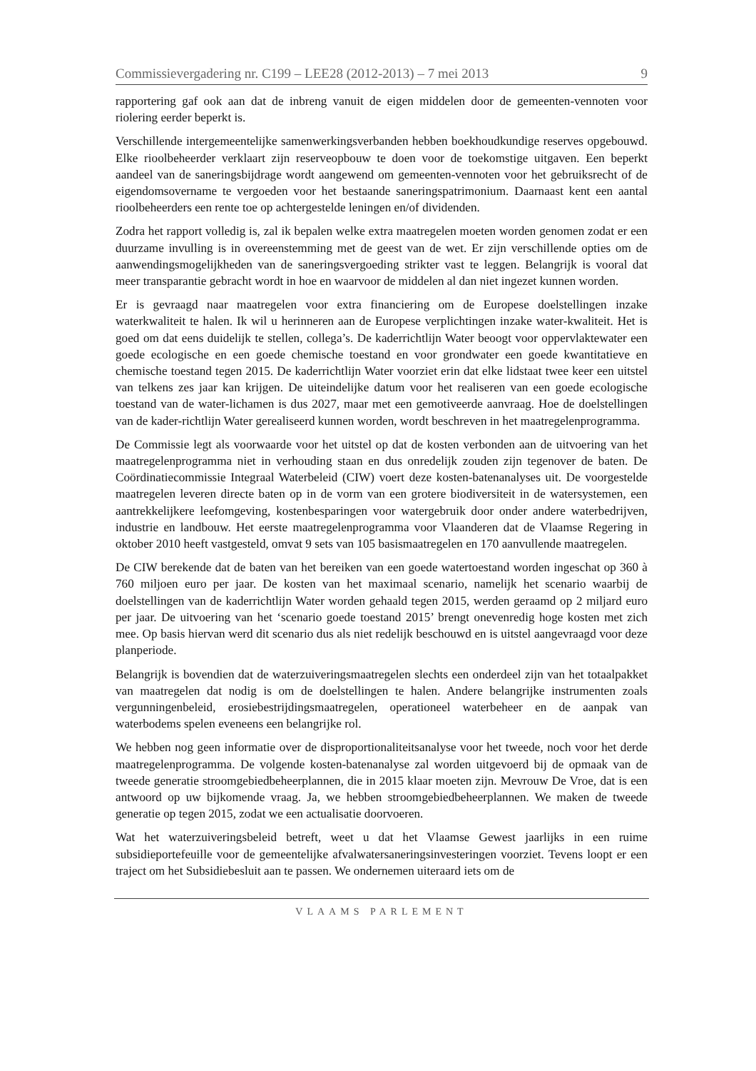Commissievergadering nr. C199 – LEE28 (2012-2013) – 7 mei 2013 9
rapportering gaf ook aan dat de inbreng vanuit de eigen middelen door de gemeenten-vennoten voor riolering eerder beperkt is.
Verschillende intergemeentelijke samenwerkingsverbanden hebben boekhoudkundige reserves opgebouwd. Elke rioolbeheerder verklaart zijn reserveopbouw te doen voor de toekomstige uitgaven. Een beperkt aandeel van de saneringsbijdrage wordt aangewend om gemeenten-vennoten voor het gebruiksrecht of de eigendomsovername te vergoeden voor het bestaande saneringspatrimonium. Daarnaast kent een aantal rioolbeheerders een rente toe op achtergestelde leningen en/of dividenden.
Zodra het rapport volledig is, zal ik bepalen welke extra maatregelen moeten worden genomen zodat er een duurzame invulling is in overeenstemming met de geest van de wet. Er zijn verschillende opties om de aanwendingsmogelijkheden van de saneringsvergoeding strikter vast te leggen. Belangrijk is vooral dat meer transparantie gebracht wordt in hoe en waarvoor de middelen al dan niet ingezet kunnen worden.
Er is gevraagd naar maatregelen voor extra financiering om de Europese doelstellingen inzake waterkwaliteit te halen. Ik wil u herinneren aan de Europese verplichtingen inzake water-kwaliteit. Het is goed om dat eens duidelijk te stellen, collega’s. De kaderrichtlijn Water beoogt voor oppervlaktewater een goede ecologische en een goede chemische toestand en voor grondwater een goede kwantitatieve en chemische toestand tegen 2015. De kaderrichtlijn Water voorziet erin dat elke lidstaat twee keer een uitstel van telkens zes jaar kan krijgen. De uiteindelijke datum voor het realiseren van een goede ecologische toestand van de water-lichamen is dus 2027, maar met een gemotiveerde aanvraag. Hoe de doelstellingen van de kader-richtlijn Water gerealiseerd kunnen worden, wordt beschreven in het maatregelenprogramma.
De Commissie legt als voorwaarde voor het uitstel op dat de kosten verbonden aan de uitvoering van het maatregelenprogramma niet in verhouding staan en dus onredelijk zouden zijn tegenover de baten. De Coördinatiecommissie Integraal Waterbeleid (CIW) voert deze kosten-batenanalyses uit. De voorgestelde maatregelen leveren directe baten op in de vorm van een grotere biodiversiteit in de watersystemen, een aantrekkelijkere leefomgeving, kostenbesparingen voor watergebruik door onder andere waterbedrijven, industrie en landbouw. Het eerste maatregelenprogramma voor Vlaanderen dat de Vlaamse Regering in oktober 2010 heeft vastgesteld, omvat 9 sets van 105 basismaatregelen en 170 aanvullende maatregelen.
De CIW berekende dat de baten van het bereiken van een goede watertoestand worden ingeschat op 360 à 760 miljoen euro per jaar. De kosten van het maximaal scenario, namelijk het scenario waarbij de doelstellingen van de kaderrichtlijn Water worden gehaald tegen 2015, werden geraamd op 2 miljard euro per jaar. De uitvoering van het ‘scenario goede toestand 2015’ brengt onevenredig hoge kosten met zich mee. Op basis hiervan werd dit scenario dus als niet redelijk beschouwd en is uitstel aangevraagd voor deze planperiode.
Belangrijk is bovendien dat de waterzuiveringsmaatregelen slechts een onderdeel zijn van het totaalpakket van maatregelen dat nodig is om de doelstellingen te halen. Andere belangrijke instrumenten zoals vergunningenbeleid, erosiebestrijdingsmaatregelen, operationeel waterbeheer en de aanpak van waterbodems spelen eveneens een belangrijke rol.
We hebben nog geen informatie over de disproportionaliteitsanalyse voor het tweede, noch voor het derde maatregelenprogramma. De volgende kosten-batenanalyse zal worden uitgevoerd bij de opmaak van de tweede generatie stroomgebiedbeheerplannen, die in 2015 klaar moeten zijn. Mevrouw De Vroe, dat is een antwoord op uw bijkomende vraag. Ja, we hebben stroomgebiedbeheerplannen. We maken de tweede generatie op tegen 2015, zodat we een actualisatie doorvoeren.
Wat het waterzuiveringsbeleid betreft, weet u dat het Vlaamse Gewest jaarlijks in een ruime subsidieportefeuille voor de gemeentelijke afvalwatersaneringsinvesteringen voorziet. Tevens loopt er een traject om het Subsidiebesluit aan te passen. We ondernemen uiteraard iets om de
VLAAMS PARLEMENT